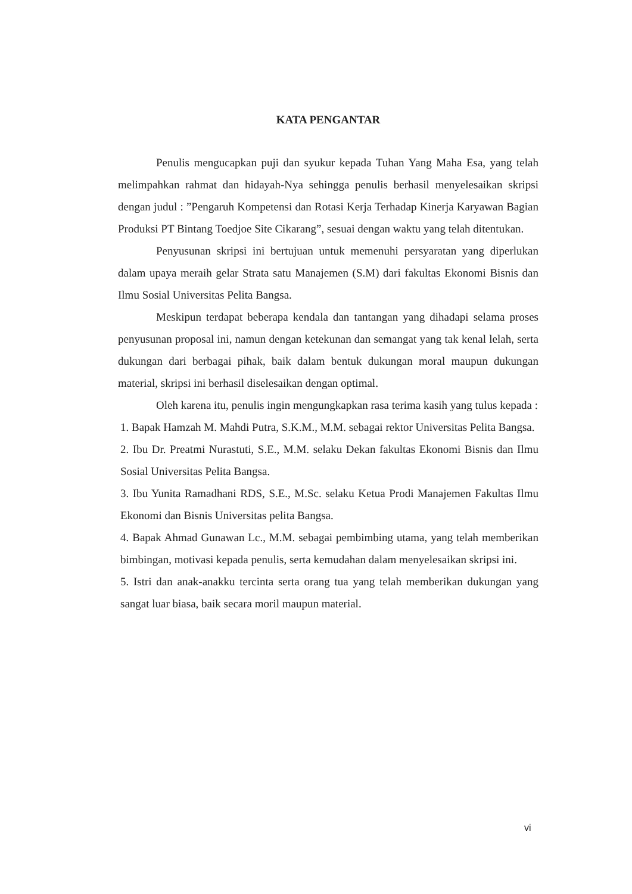KATA PENGANTAR
Penulis mengucapkan puji dan syukur kepada Tuhan Yang Maha Esa, yang telah melimpahkan rahmat dan hidayah-Nya sehingga penulis berhasil menyelesaikan skripsi dengan judul : ”Pengaruh Kompetensi dan Rotasi Kerja Terhadap Kinerja Karyawan Bagian Produksi PT Bintang Toedjoe Site Cikarang”, sesuai dengan waktu yang telah ditentukan.
Penyusunan skripsi ini bertujuan untuk memenuhi persyaratan yang diperlukan dalam upaya meraih gelar Strata satu Manajemen (S.M) dari fakultas Ekonomi Bisnis dan Ilmu Sosial Universitas Pelita Bangsa.
Meskipun terdapat beberapa kendala dan tantangan yang dihadapi selama proses penyusunan proposal ini, namun dengan ketekunan dan semangat yang tak kenal lelah, serta dukungan dari berbagai pihak, baik dalam bentuk dukungan moral maupun dukungan material, skripsi ini berhasil diselesaikan dengan optimal.
Oleh karena itu, penulis ingin mengungkapkan rasa terima kasih yang tulus kepada :
1. Bapak Hamzah M. Mahdi Putra, S.K.M., M.M. sebagai rektor Universitas Pelita Bangsa.
2. Ibu Dr. Preatmi Nurastuti, S.E., M.M. selaku Dekan fakultas Ekonomi Bisnis dan Ilmu Sosial Universitas Pelita Bangsa.
3. Ibu Yunita Ramadhani RDS, S.E., M.Sc. selaku Ketua Prodi Manajemen Fakultas Ilmu Ekonomi dan Bisnis Universitas pelita Bangsa.
4. Bapak Ahmad Gunawan Lc., M.M. sebagai pembimbing utama, yang telah memberikan bimbingan, motivasi kepada penulis, serta kemudahan dalam menyelesaikan skripsi ini.
5. Istri dan anak-anakku tercinta serta orang tua yang telah memberikan dukungan yang sangat luar biasa, baik secara moril maupun material.
vi